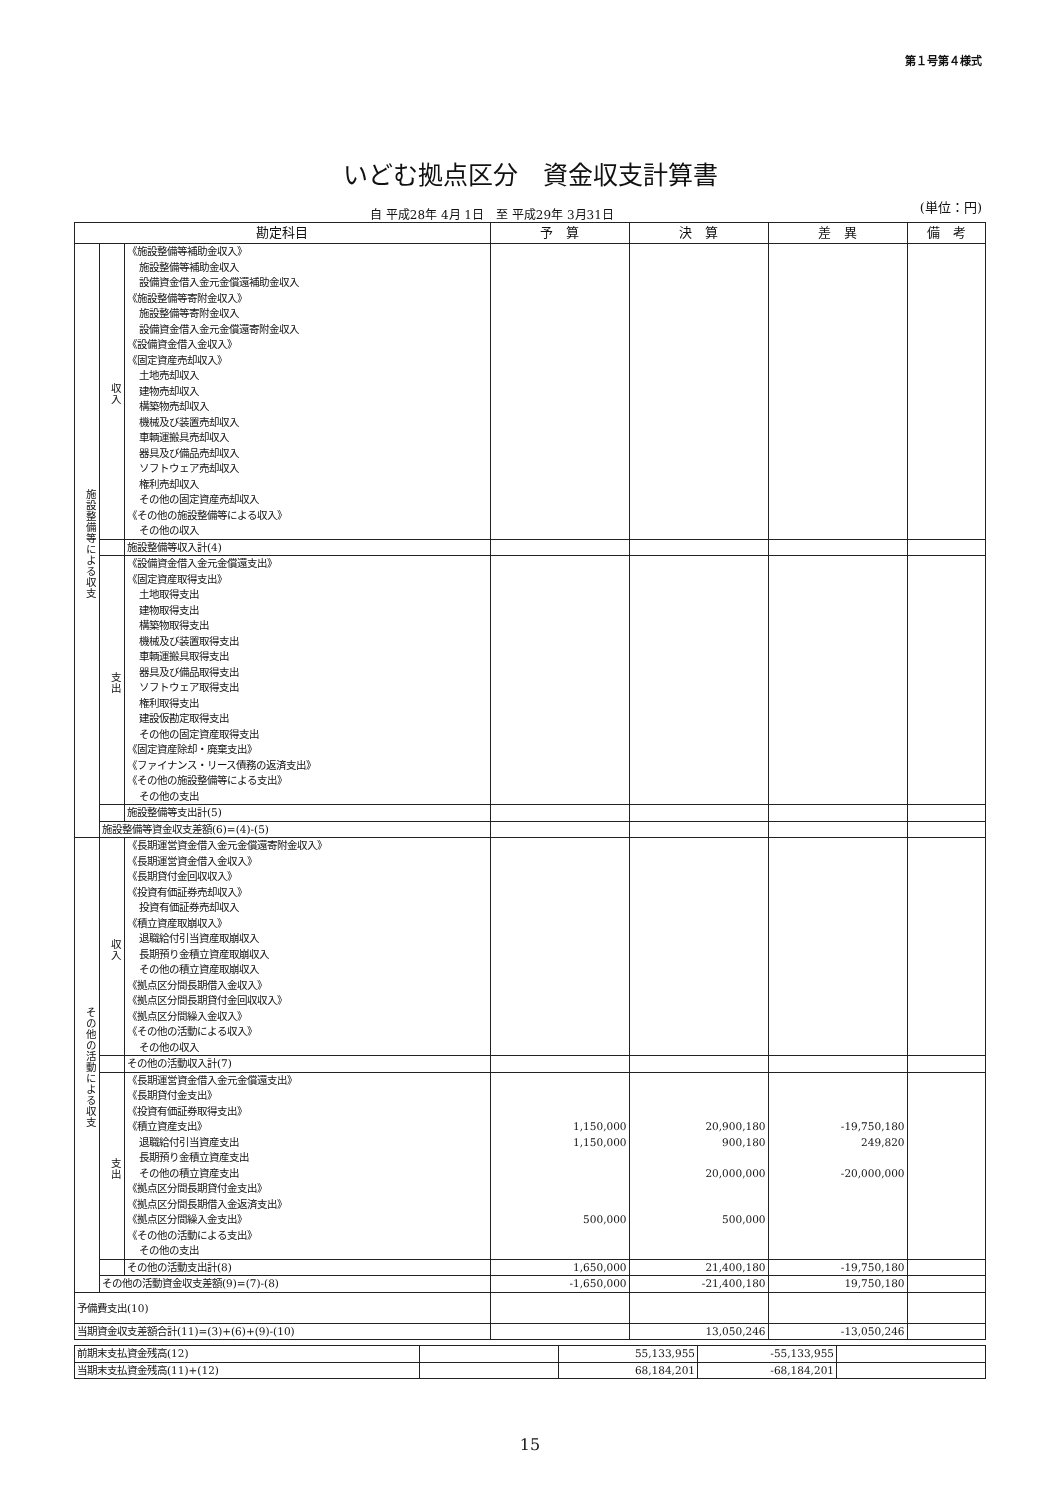第１号第４様式
いどむ拠点区分　資金収支計算書
自 平成28年 4月 1日　至 平成29年 3月31日
(単位：円)
| 勘定科目 | | | 予 算 | 決 算 | 差 異 | 備 考 |
| --- | --- | --- | --- | --- | --- | --- |
| 施設整備等による収支 | 収入 | 《施設整備等補助金収入》 施設整備等補助金収入 設備資金借入金元金償還補助金収入 《施設整備等寄附金収入》 施設整備等寄附金収入 設備資金借入金元金償還寄附金収入 《設備資金借入金収入》 《固定資産売却収入》 土地売却収入 建物売却収入 構築物売却収入 機械及び装置売却収入 車輌運搬具売却収入 器具及び備品売却収入 ソフトウェア売却収入 権利売却収入 その他の固定資産売却収入 《その他の施設整備等による収入》 その他の収入 | | | | |
| | | 施設整備等収入計(4) | | | | |
| | 支出 | 《設備資金借入金元金償還支出》 《固定資産取得支出》 土地取得支出 建物取得支出 構築物取得支出 機械及び装置取得支出 車輌運搬具取得支出 器具及び備品取得支出 ソフトウェア取得支出 権利取得支出 建設仮勘定取得支出 その他の固定資産取得支出 《固定資産除却・廃棄支出》 《ファイナンス・リース債務の返済支出》 《その他の施設整備等による支出》 その他の支出 | | | | |
| | | 施設整備等支出計(5) | | | | |
| | 施設整備等資金収支差額(6)=(4)-(5) | | | | | |
| その他の活動による収支 | 収入 | 《長期運営資金借入金元金償還寄附金収入》 《長期運営資金借入金収入》 《長期貸付金回収収入》 《投資有価証券売却収入》 投資有価証券売却収入 《積立資産取崩収入》 退職給付引当資産取崩収入 長期預り金積立資産取崩収入 その他の積立資産取崩収入 《拠点区分間長期借入金収入》 《拠点区分間長期貸付金回収収入》 《拠点区分間繰入金収入》 《その他の活動による収入》 その他の収入 | | | | |
| | | その他の活動収入計(7) | | | | |
| | 支出 | 《長期運営資金借入金元金償還支出》 《長期貸付金支出》 《投資有価証券取得支出》 《積立資産支出》 退職給付引当資産支出 長期預り金積立資産支出 その他の積立資産支出 《拠点区分間長期貸付金支出》 《拠点区分間長期借入金返済支出》 《拠点区分間繰入金支出》 《その他の活動による支出》 その他の支出 | 1,150,000 1,150,000 500,000 | 20,900,180 900,180 20,000,000 500,000 | -19,750,180 249,820 -20,000,000 | |
| | | その他の活動支出計(8) | 1,650,000 | 21,400,180 | -19,750,180 | |
| | その他の活動資金収支差額(9)=(7)-(8) | | -1,650,000 | -21,400,180 | 19,750,180 | |
| 予備費支出(10) | | | | | | |
| 当期資金収支差額合計(11)=(3)+(6)+(9)-(10) | | | | 13,050,246 | -13,050,246 | |
| 前期末支払資金残高(12) | | 55,133,955 | -55,133,955 | |
| 当期末支払資金残高(11)+(12) | | 68,184,201 | -68,184,201 | |
15